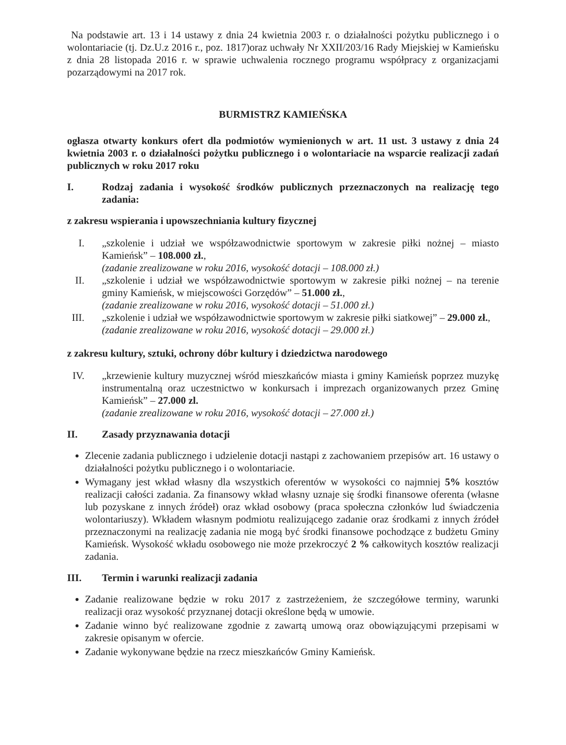Na podstawie art. 13 i 14 ustawy z dnia 24 kwietnia 2003 r. o działalności pożytku publicznego i o wolontariacie (tj. Dz.U.z 2016 r., poz. 1817)oraz uchwały Nr XXII/203/16 Rady Miejskiej w Kamieńsku z dnia 28 listopada 2016 r. w sprawie uchwalenia rocznego programu współpracy z organizacjami pozarządowymi na 2017 rok.
BURMISTRZ KAMIEŃSKA
ogłasza otwarty konkurs ofert dla podmiotów wymienionych w art. 11 ust. 3 ustawy z dnia 24 kwietnia 2003 r. o działalności pożytku publicznego i o wolontariacie na wsparcie realizacji zadań publicznych w roku 2017 roku
I. Rodzaj zadania i wysokość środków publicznych przeznaczonych na realizację tego zadania:
z zakresu wspierania i upowszechniania kultury fizycznej
I. „szkolenie i udział we współzawodnictwie sportowym w zakresie piłki nożnej – miasto Kamieńsk” – 108.000 zł.,
(zadanie zrealizowane w roku 2016, wysokość dotacji – 108.000 zł.)
II. „szkolenie i udział we współzawodnictwie sportowym w zakresie piłki nożnej – na terenie gminy Kamieńsk, w miejscowości Gorzędów” – 51.000 zł.,
(zadanie zrealizowane w roku 2016, wysokość dotacji – 51.000 zł.)
III. „szkolenie i udział we współzawodnictwie sportowym w zakresie piłki siatkowej” – 29.000 zł.,
(zadanie zrealizowane w roku 2016, wysokość dotacji – 29.000 zł.)
z zakresu kultury, sztuki, ochrony dóbr kultury i dziedzictwa narodowego
IV. „krzewienie kultury muzycznej wśród mieszkańców miasta i gminy Kamieńsk poprzez muzykę instrumentalną oraz uczestnictwo w konkursach i imprezach organizowanych przez Gminę Kamieńsk” – 27.000 zl.
(zadanie zrealizowane w roku 2016, wysokość dotacji – 27.000 zł.)
II. Zasady przyznawania dotacji
Zlecenie zadania publicznego i udzielenie dotacji nastąpi z zachowaniem przepisów art. 16 ustawy o działalności pożytku publicznego i o wolontariacie.
Wymagany jest wkład własny dla wszystkich oferentów w wysokości co najmniej 5% kosztów realizacji całości zadania. Za finansowy wkład własny uznaje się środki finansowe oferenta (własne lub pozyskane z innych źródeł) oraz wkład osobowy (praca społeczna członków lud świadczenia wolontariuszy). Wkładem własnym podmiotu realizującego zadanie oraz środkami z innych źródeł przeznaczonymi na realizację zadania nie mogą być środki finansowe pochodzące z budżetu Gminy Kamieńsk. Wysokość wkładu osobowego nie może przekroczyć 2 % całkowitych kosztów realizacji zadania.
III. Termin i warunki realizacji zadania
Zadanie realizowane będzie w roku 2017 z zastrzeżeniem, że szczegółowe terminy, warunki realizacji oraz wysokość przyznanej dotacji określone będą w umowie.
Zadanie winno być realizowane zgodnie z zawartą umową oraz obowiązującymi przepisami w zakresie opisanym w ofercie.
Zadanie wykonywane będzie na rzecz mieszkańców Gminy Kamieńsk.